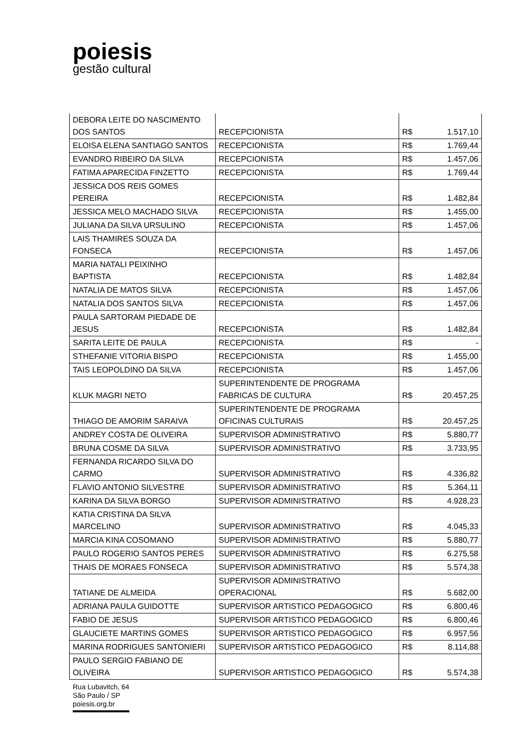poiesis
gestão cultural
| DEBORA LEITE DO NASCIMENTO DOS SANTOS | RECEPCIONISTA | R$ | 1.517,10 |
| ELOISA ELENA SANTIAGO SANTOS | RECEPCIONISTA | R$ | 1.769,44 |
| EVANDRO RIBEIRO DA SILVA | RECEPCIONISTA | R$ | 1.457,06 |
| FATIMA APARECIDA FINZETTO | RECEPCIONISTA | R$ | 1.769,44 |
| JESSICA DOS REIS GOMES PEREIRA | RECEPCIONISTA | R$ | 1.482,84 |
| JESSICA MELO MACHADO SILVA | RECEPCIONISTA | R$ | 1.455,00 |
| JULIANA DA SILVA URSULINO | RECEPCIONISTA | R$ | 1.457,06 |
| LAIS THAMIRES SOUZA DA FONSECA | RECEPCIONISTA | R$ | 1.457,06 |
| MARIA NATALI PEIXINHO BAPTISTA | RECEPCIONISTA | R$ | 1.482,84 |
| NATALIA DE MATOS SILVA | RECEPCIONISTA | R$ | 1.457,06 |
| NATALIA DOS SANTOS SILVA | RECEPCIONISTA | R$ | 1.457,06 |
| PAULA SARTORAM PIEDADE DE JESUS | RECEPCIONISTA | R$ | 1.482,84 |
| SARITA LEITE DE PAULA | RECEPCIONISTA | R$ | - |
| STHEFANIE VITORIA BISPO | RECEPCIONISTA | R$ | 1.455,00 |
| TAIS LEOPOLDINO DA SILVA | RECEPCIONISTA | R$ | 1.457,06 |
| KLUK MAGRI NETO | SUPERINTENDENTE DE PROGRAMA FABRICAS DE CULTURA | R$ | 20.457,25 |
| THIAGO DE AMORIM SARAIVA | SUPERINTENDENTE DE PROGRAMA OFICINAS CULTURAIS | R$ | 20.457,25 |
| ANDREY COSTA DE OLIVEIRA | SUPERVISOR ADMINISTRATIVO | R$ | 5.880,77 |
| BRUNA COSME DA SILVA | SUPERVISOR ADMINISTRATIVO | R$ | 3.733,95 |
| FERNANDA RICARDO SILVA DO CARMO | SUPERVISOR ADMINISTRATIVO | R$ | 4.336,82 |
| FLAVIO ANTONIO SILVESTRE | SUPERVISOR ADMINISTRATIVO | R$ | 5.364,11 |
| KARINA DA SILVA BORGO | SUPERVISOR ADMINISTRATIVO | R$ | 4.928,23 |
| KATIA CRISTINA DA SILVA MARCELINO | SUPERVISOR ADMINISTRATIVO | R$ | 4.045,33 |
| MARCIA KINA COSOMANO | SUPERVISOR ADMINISTRATIVO | R$ | 5.880,77 |
| PAULO ROGERIO SANTOS PERES | SUPERVISOR ADMINISTRATIVO | R$ | 6.275,58 |
| THAIS DE MORAES FONSECA | SUPERVISOR ADMINISTRATIVO | R$ | 5.574,38 |
| TATIANE DE ALMEIDA | SUPERVISOR ADMINISTRATIVO OPERACIONAL | R$ | 5.682,00 |
| ADRIANA PAULA GUIDOTTE | SUPERVISOR ARTISTICO PEDAGOGICO | R$ | 6.800,46 |
| FABIO DE JESUS | SUPERVISOR ARTISTICO PEDAGOGICO | R$ | 6.800,46 |
| GLAUCIETE MARTINS GOMES | SUPERVISOR ARTISTICO PEDAGOGICO | R$ | 6.957,56 |
| MARINA RODRIGUES SANTONIERI | SUPERVISOR ARTISTICO PEDAGOGICO | R$ | 8.114,88 |
| PAULO SERGIO FABIANO DE OLIVEIRA | SUPERVISOR ARTISTICO PEDAGOGICO | R$ | 5.574,38 |
Rua Lubavitch, 64
São Paulo / SP
poiesis.org.br